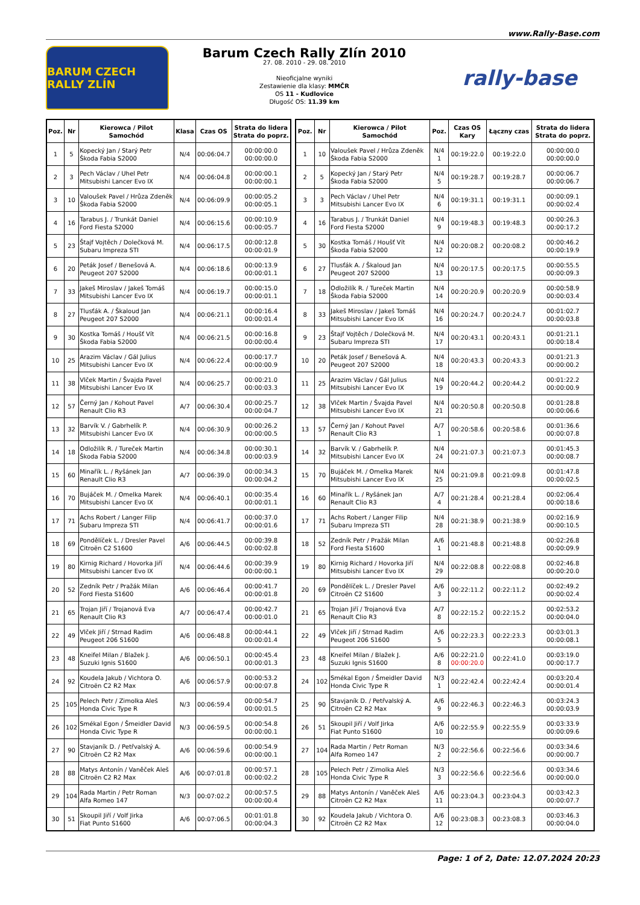www.Rally-Base.com
BARUM CZECH RALLY ZLÍN
Barum Czech Rally Zlín 2010
27. 08. 2010 - 29. 08. 2010
Nieoficjalne wyniki
Zestawienie dla klasy: MMČR
OS 11 - Kudlovice
Długość OS: 11.39 km
rally-base
| Poz. | Nr | Kierowca / Pilot Samochód | Klasa | Czas OS | Strata do lidera Strata do poprz. |
| --- | --- | --- | --- | --- | --- |
| 1 | 5 | Kopecký Jan / Starý Petr Škoda Fabia S2000 | N/4 | 00:06:04.7 | 00:00:00.0 00:00:00.0 |
| 2 | 3 | Pech Václav / Uhel Petr Mitsubishi Lancer Evo IX | N/4 | 00:06:04.8 | 00:00:00.1 00:00:00.1 |
| 3 | 10 | Valoušek Pavel / Hrůza Zdeněk Škoda Fabia S2000 | N/4 | 00:06:09.9 | 00:00:05.2 00:00:05.1 |
| 4 | 16 | Tarabus J. / Trunkát Daniel Ford Fiesta S2000 | N/4 | 00:06:15.6 | 00:00:10.9 00:00:05.7 |
| 5 | 23 | Štajf Vojtěch / Dolečková M. Subaru Impreza STI | N/4 | 00:06:17.5 | 00:00:12.8 00:00:01.9 |
| 6 | 20 | Peták Josef / Benešová A. Peugeot 207 S2000 | N/4 | 00:06:18.6 | 00:00:13.9 00:00:01.1 |
| 7 | 33 | Jakeš Miroslav / Jakeš Tomáš Mitsubishi Lancer Evo IX | N/4 | 00:06:19.7 | 00:00:15.0 00:00:01.1 |
| 8 | 27 | Tlusťák A. / Škaloud Jan Peugeot 207 S2000 | N/4 | 00:06:21.1 | 00:00:16.4 00:00:01.4 |
| 9 | 30 | Kostka Tomáš / Houšť Vít Škoda Fabia S2000 | N/4 | 00:06:21.5 | 00:00:16.8 00:00:00.4 |
| 10 | 25 | Arazim Václav / Gál Julius Mitsubishi Lancer Evo IX | N/4 | 00:06:22.4 | 00:00:17.7 00:00:00.9 |
| 11 | 38 | Vlček Martin / Švajda Pavel Mitsubishi Lancer Evo IX | N/4 | 00:06:25.7 | 00:00:21.0 00:00:03.3 |
| 12 | 57 | Černý Jan / Kohout Pavel Renault Clio R3 | A/7 | 00:06:30.4 | 00:00:25.7 00:00:04.7 |
| 13 | 32 | Barvík V. / Gabrhelík P. Mitsubishi Lancer Evo IX | N/4 | 00:06:30.9 | 00:00:26.2 00:00:00.5 |
| 14 | 18 | Odložilík R. / Tureček Martin Škoda Fabia S2000 | N/4 | 00:06:34.8 | 00:00:30.1 00:00:03.9 |
| 15 | 60 | Minařík L. / Ryšánek Jan Renault Clio R3 | A/7 | 00:06:39.0 | 00:00:34.3 00:00:04.2 |
| 16 | 70 | Bujáček M. / Omelka Marek Mitsubishi Lancer Evo IX | N/4 | 00:06:40.1 | 00:00:35.4 00:00:01.1 |
| 17 | 71 | Achs Robert / Langer Filip Subaru Impreza STI | N/4 | 00:06:41.7 | 00:00:37.0 00:00:01.6 |
| 18 | 69 | Pondělíček L. / Dresler Pavel Citroën C2 S1600 | A/6 | 00:06:44.5 | 00:00:39.8 00:00:02.8 |
| 19 | 80 | Kirnig Richard / Hovorka Jiří Mitsubishi Lancer Evo IX | N/4 | 00:06:44.6 | 00:00:39.9 00:00:00.1 |
| 20 | 52 | Zedník Petr / Pražák Milan Ford Fiesta S1600 | A/6 | 00:06:46.4 | 00:00:41.7 00:00:01.8 |
| 21 | 65 | Trojan Jiří / Trojanová Eva Renault Clio R3 | A/7 | 00:06:47.4 | 00:00:42.7 00:00:01.0 |
| 22 | 49 | Vlček Jiří / Strnad Radim Peugeot 206 S1600 | A/6 | 00:06:48.8 | 00:00:44.1 00:00:01.4 |
| 23 | 48 | Kneifel Milan / Blažek J. Suzuki Ignis S1600 | A/6 | 00:06:50.1 | 00:00:45.4 00:00:01.3 |
| 24 | 92 | Koudela Jakub / Vichtora O. Citroën C2 R2 Max | A/6 | 00:06:57.9 | 00:00:53.2 00:00:07.8 |
| 25 | 105 | Pelech Petr / Zimolka Aleš Honda Civic Type R | N/3 | 00:06:59.4 | 00:00:54.7 00:00:01.5 |
| 26 | 102 | Smékal Egon / Šmeidler David Honda Civic Type R | N/3 | 00:06:59.5 | 00:00:54.8 00:00:00.1 |
| 27 | 90 | Stavjaník D. / Petřvalský A. Citroën C2 R2 Max | A/6 | 00:06:59.6 | 00:00:54.9 00:00:00.1 |
| 28 | 88 | Matys Antonín / Vaněček Aleš Citroën C2 R2 Max | A/6 | 00:07:01.8 | 00:00:57.1 00:00:02.2 |
| 29 | 104 | Rada Martin / Petr Roman Alfa Romeo 147 | N/3 | 00:07:02.2 | 00:00:57.5 00:00:00.4 |
| 30 | 51 | Skoupil Jiří / Volf Jirka Fiat Punto S1600 | A/6 | 00:07:06.5 | 00:01:01.8 00:00:04.3 |
| Poz. | Nr | Kierowca / Pilot Samochód | Poz. | Czas OS Kary | Łączny czas | Strata do lidera Strata do poprz. |
| --- | --- | --- | --- | --- | --- | --- |
| 1 | 10 | Valoušek Pavel / Hrůza Zdeněk Škoda Fabia S2000 | N/4 1 | 00:19:22.0 | 00:19:22.0 | 00:00:00.0 00:00:00.0 |
| 2 | 5 | Kopecký Jan / Starý Petr Škoda Fabia S2000 | N/4 5 | 00:19:28.7 | 00:19:28.7 | 00:00:06.7 00:00:06.7 |
| 3 | 3 | Pech Václav / Uhel Petr Mitsubishi Lancer Evo IX | N/4 6 | 00:19:31.1 | 00:19:31.1 | 00:00:09.1 00:00:02.4 |
| 4 | 16 | Tarabus J. / Trunkát Daniel Ford Fiesta S2000 | N/4 9 | 00:19:48.3 | 00:19:48.3 | 00:00:26.3 00:00:17.2 |
| 5 | 30 | Kostka Tomáš / Houšť Vít Škoda Fabia S2000 | N/4 12 | 00:20:08.2 | 00:20:08.2 | 00:00:46.2 00:00:19.9 |
| 6 | 27 | Tlusťák A. / Škaloud Jan Peugeot 207 S2000 | N/4 13 | 00:20:17.5 | 00:20:17.5 | 00:00:55.5 00:00:09.3 |
| 7 | 18 | Odložilík R. / Tureček Martin Škoda Fabia S2000 | N/4 14 | 00:20:20.9 | 00:20:20.9 | 00:00:58.9 00:00:03.4 |
| 8 | 33 | Jakeš Miroslav / Jakeš Tomáš Mitsubishi Lancer Evo IX | N/4 16 | 00:20:24.7 | 00:20:24.7 | 00:01:02.7 00:00:03.8 |
| 9 | 23 | Štajf Vojtěch / Dolečková M. Subaru Impreza STI | N/4 17 | 00:20:43.1 | 00:20:43.1 | 00:01:21.1 00:00:18.4 |
| 10 | 20 | Peták Josef / Benešová A. Peugeot 207 S2000 | N/4 18 | 00:20:43.3 | 00:20:43.3 | 00:01:21.3 00:00:00.2 |
| 11 | 25 | Arazim Václav / Gál Julius Mitsubishi Lancer Evo IX | N/4 19 | 00:20:44.2 | 00:20:44.2 | 00:01:22.2 00:00:00.9 |
| 12 | 38 | Vlček Martin / Švajda Pavel Mitsubishi Lancer Evo IX | N/4 21 | 00:20:50.8 | 00:20:50.8 | 00:01:28.8 00:00:06.6 |
| 13 | 57 | Černý Jan / Kohout Pavel Renault Clio R3 | A/7 1 | 00:20:58.6 | 00:20:58.6 | 00:01:36.6 00:00:07.8 |
| 14 | 32 | Barvík V. / Gabrhelík P. Mitsubishi Lancer Evo IX | N/4 24 | 00:21:07.3 | 00:21:07.3 | 00:01:45.3 00:00:08.7 |
| 15 | 70 | Bujáček M. / Omelka Marek Mitsubishi Lancer Evo IX | N/4 25 | 00:21:09.8 | 00:21:09.8 | 00:01:47.8 00:00:02.5 |
| 16 | 60 | Minařík L. / Ryšánek Jan Renault Clio R3 | A/7 4 | 00:21:28.4 | 00:21:28.4 | 00:02:06.4 00:00:18.6 |
| 17 | 71 | Achs Robert / Langer Filip Subaru Impreza STI | N/4 28 | 00:21:38.9 | 00:21:38.9 | 00:02:16.9 00:00:10.5 |
| 18 | 52 | Zedník Petr / Pražák Milan Ford Fiesta S1600 | A/6 1 | 00:21:48.8 | 00:21:48.8 | 00:02:26.8 00:00:09.9 |
| 19 | 80 | Kirnig Richard / Hovorka Jiří Mitsubishi Lancer Evo IX | N/4 29 | 00:22:08.8 | 00:22:08.8 | 00:02:46.8 00:00:20.0 |
| 20 | 69 | Pondělíček L. / Dresler Pavel Citroën C2 S1600 | A/6 3 | 00:22:11.2 | 00:22:11.2 | 00:02:49.2 00:00:02.4 |
| 21 | 65 | Trojan Jiří / Trojanová Eva Renault Clio R3 | A/7 8 | 00:22:15.2 | 00:22:15.2 | 00:02:53.2 00:00:04.0 |
| 22 | 49 | Vlček Jiří / Strnad Radim Peugeot 206 S1600 | A/6 5 | 00:22:23.3 | 00:22:23.3 | 00:03:01.3 00:00:08.1 |
| 23 | 48 | Kneifel Milan / Blažek J. Suzuki Ignis S1600 | A/6 8 | 00:22:21.0 00:00:20.0 | 00:22:41.0 | 00:03:19.0 00:00:17.7 |
| 24 | 102 | Smékal Egon / Šmeidler David Honda Civic Type R | N/3 1 | 00:22:42.4 | 00:22:42.4 | 00:03:20.4 00:00:01.4 |
| 25 | 90 | Stavjaník D. / Petřvalský A. Citroën C2 R2 Max | A/6 9 | 00:22:46.3 | 00:22:46.3 | 00:03:24.3 00:00:03.9 |
| 26 | 51 | Skoupil Jiří / Volf Jirka Fiat Punto S1600 | A/6 10 | 00:22:55.9 | 00:22:55.9 | 00:03:33.9 00:00:09.6 |
| 27 | 104 | Rada Martin / Petr Roman Alfa Romeo 147 | N/3 2 | 00:22:56.6 | 00:22:56.6 | 00:03:34.6 00:00:00.7 |
| 28 | 105 | Pelech Petr / Zimolka Aleš Honda Civic Type R | N/3 3 | 00:22:56.6 | 00:22:56.6 | 00:03:34.6 00:00:00.0 |
| 29 | 88 | Matys Antonín / Vaněček Aleš Citroën C2 R2 Max | A/6 11 | 00:23:04.3 | 00:23:04.3 | 00:03:42.3 00:00:07.7 |
| 30 | 92 | Koudela Jakub / Vichtora O. Citroën C2 R2 Max | A/6 12 | 00:23:08.3 | 00:23:08.3 | 00:03:46.3 00:00:04.0 |
Page: 1 of 2, Date: 12.07.2024 20:23